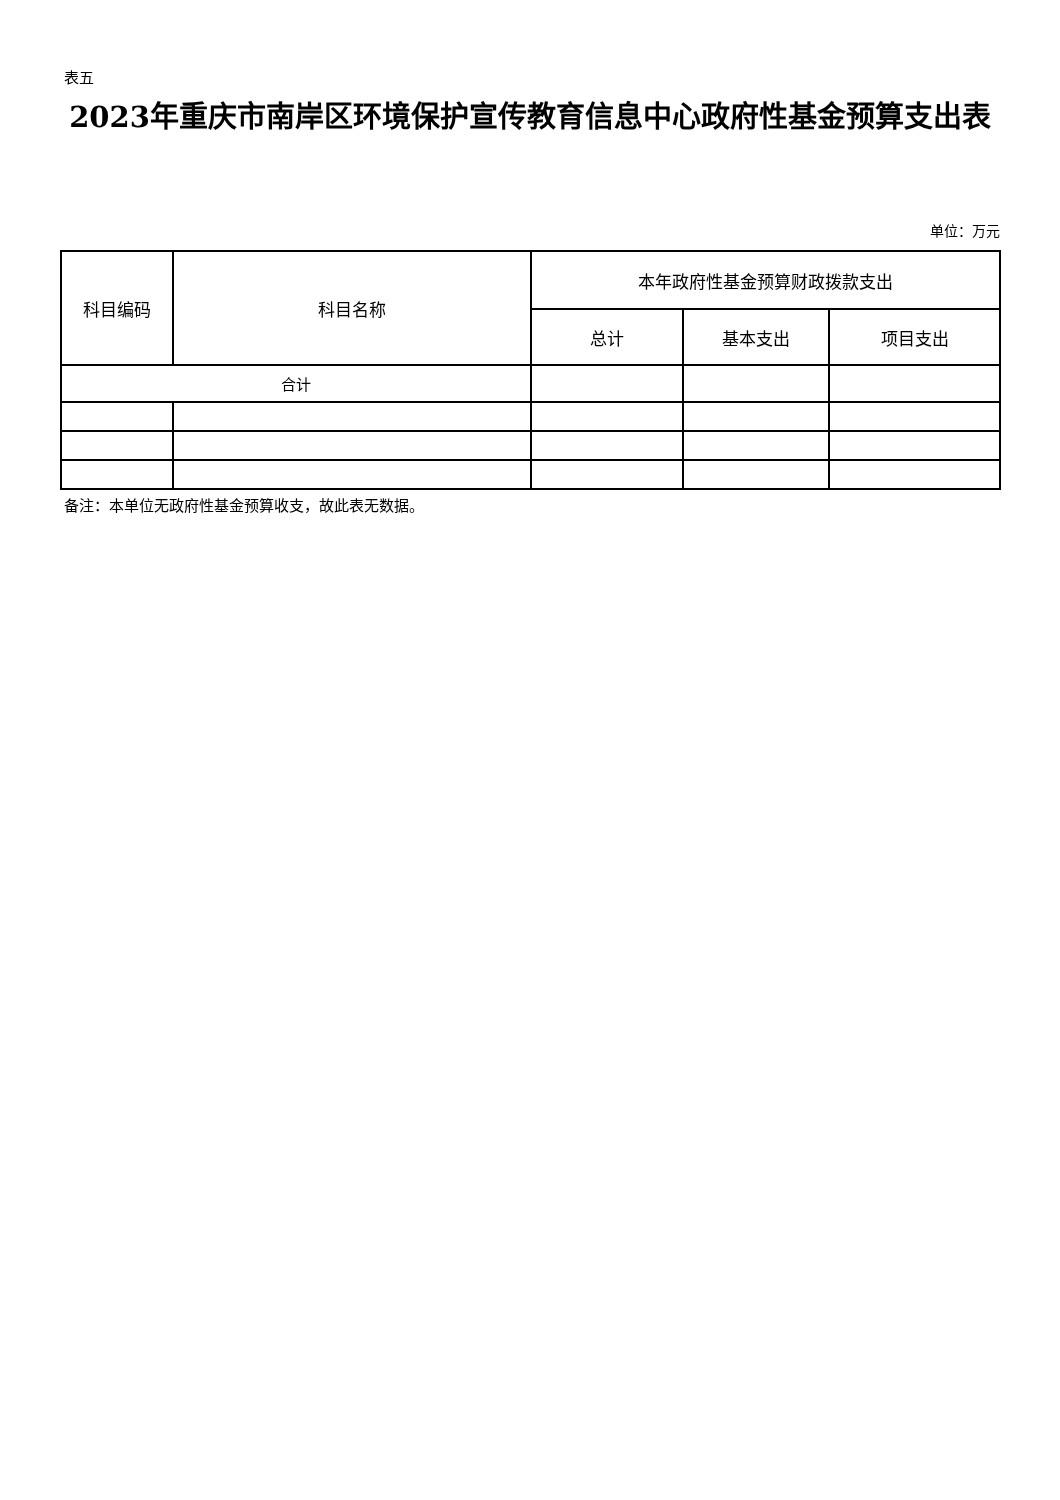表五
2023年重庆市南岸区环境保护宣传教育信息中心政府性基金预算支出表
单位：万元
| 科目编码 | 科目名称 | 本年政府性基金预算财政拨款支出 | | |
| --- | --- | --- | --- | --- |
| | | 总计 | 基本支出 | 项目支出 |
| 合计 | | | | |
备注：本单位无政府性基金预算收支，故此表无数据。